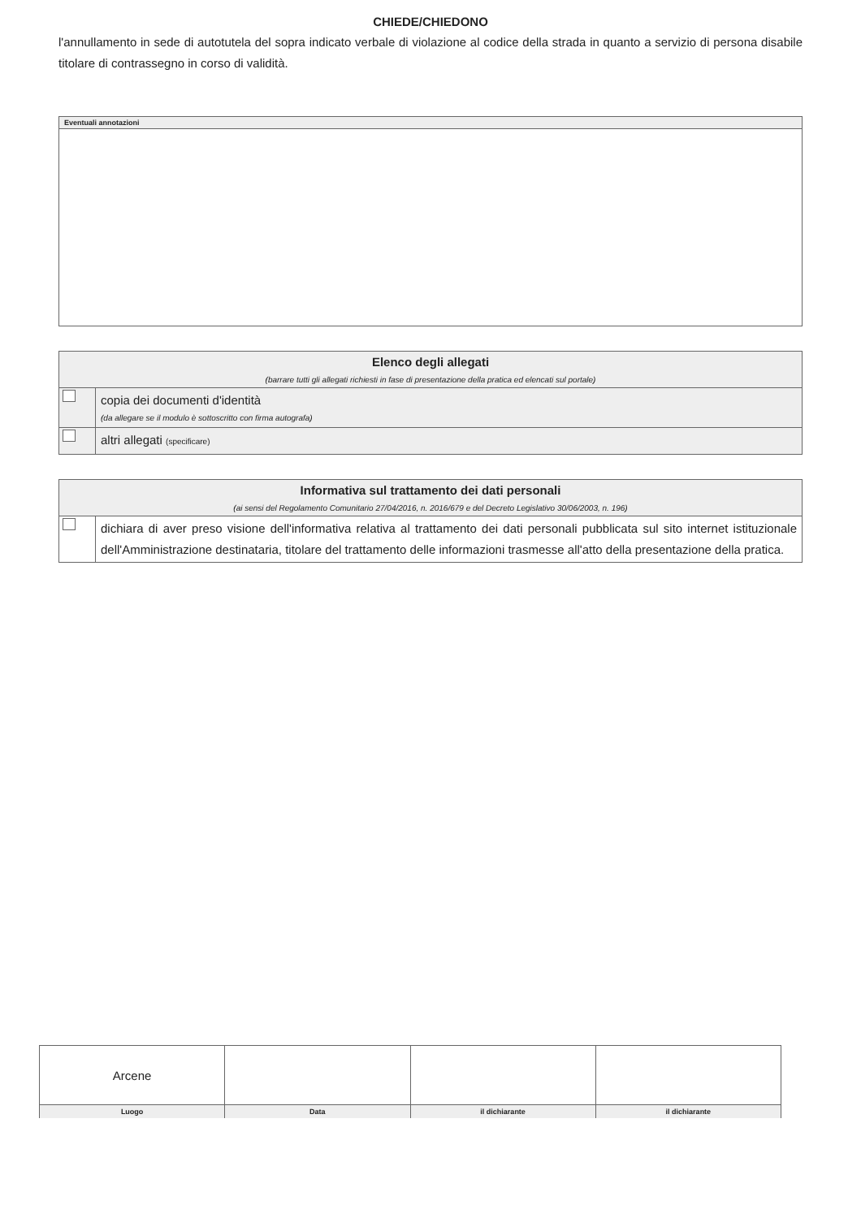CHIEDE/CHIEDONO
l'annullamento in sede di autotutela del sopra indicato verbale di violazione al codice della strada in quanto a servizio di persona disabile titolare di contrassegno in corso di validità.
| Eventuali annotazioni |
| --- |
| Elenco degli allegati (barrare tutti gli allegati richiesti in fase di presentazione della pratica ed elencati sul portale) | |
| --- | --- |
| | copia dei documenti d'identità (da allegare se il modulo è sottoscritto con firma autografa) |
| | altri allegati (specificare) |
| Informativa sul trattamento dei dati personali (ai sensi del Regolamento Comunitario 27/04/2016, n. 2016/679 e del Decreto Legislativo 30/06/2003, n. 196) | |
| --- | --- |
| | dichiara di aver preso visione dell'informativa relativa al trattamento dei dati personali pubblicata sul sito internet istituzionale dell'Amministrazione destinataria, titolare del trattamento delle informazioni trasmesse all'atto della presentazione della pratica. |
| Arcene | | | |
| Luogo | Data | il dichiarante | il dichiarante |